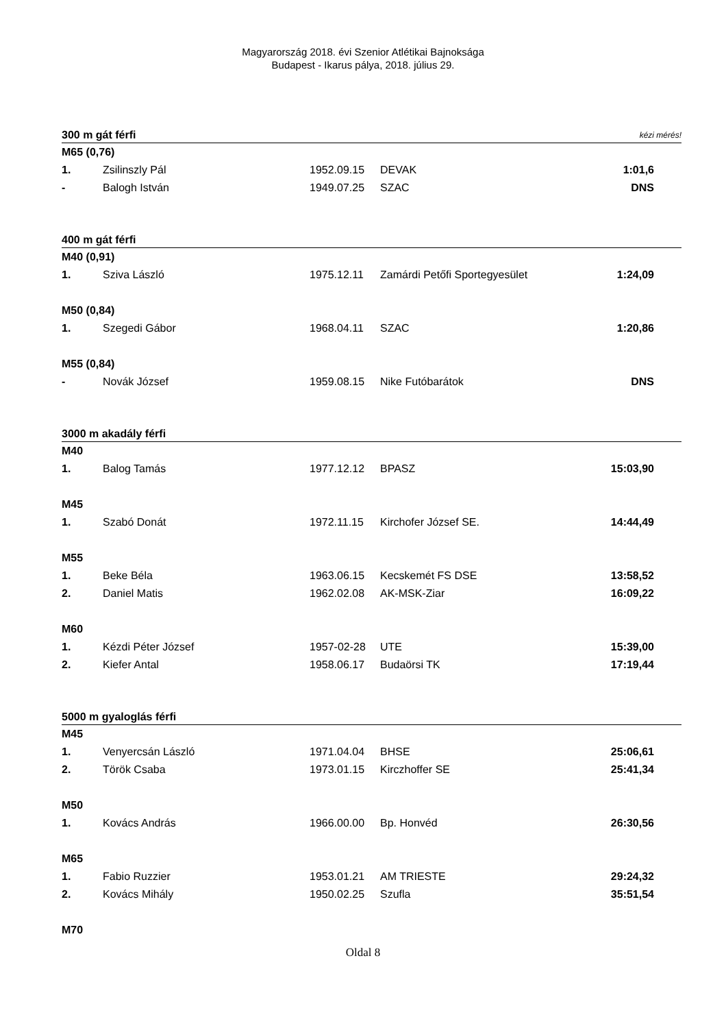Magyarország 2018. évi Szenior Atlétikai Bajnoksága
Budapest - Ikarus pálya, 2018. július 29.
| 300 m gát férfi | | | | kézi mérés! |
| M65 (0,76) | | | | |
| 1. | Zsilinszly Pál | 1952.09.15 | DEVAK | 1:01,6 |
| - | Balogh István | 1949.07.25 | SZAC | DNS |
| 400 m gát férfi | | | | |
| M40 (0,91) | | | | |
| 1. | Sziva László | 1975.12.11 | Zamárdi Petőfi Sportegyesület | 1:24,09 |
| M50 (0,84) | | | | |
| 1. | Szegedi Gábor | 1968.04.11 | SZAC | 1:20,86 |
| M55 (0,84) | | | | |
| - | Novák József | 1959.08.15 | Nike Futóbarátok | DNS |
| 3000 m akadály férfi | | | | |
| M40 | | | | |
| 1. | Balog Tamás | 1977.12.12 | BPASZ | 15:03,90 |
| M45 | | | | |
| 1. | Szabó Donát | 1972.11.15 | Kirchofer József SE. | 14:44,49 |
| M55 | | | | |
| 1. | Beke Béla | 1963.06.15 | Kecskemét FS DSE | 13:58,52 |
| 2. | Daniel Matis | 1962.02.08 | AK-MSK-Ziar | 16:09,22 |
| M60 | | | | |
| 1. | Kézdi Péter József | 1957-02-28 | UTE | 15:39,00 |
| 2. | Kiefer Antal | 1958.06.17 | Budaörsi TK | 17:19,44 |
| 5000 m gyaloglás férfi | | | | |
| M45 | | | | |
| 1. | Venyercsán László | 1971.04.04 | BHSE | 25:06,61 |
| 2. | Török Csaba | 1973.01.15 | Kirczhoffer SE | 25:41,34 |
| M50 | | | | |
| 1. | Kovács András | 1966.00.00 | Bp. Honvéd | 26:30,56 |
| M65 | | | | |
| 1. | Fabio Ruzzier | 1953.01.21 | AM TRIESTE | 29:24,32 |
| 2. | Kovács Mihály | 1950.02.25 | Szufla | 35:51,54 |
| M70 | | | | |
Oldal 8